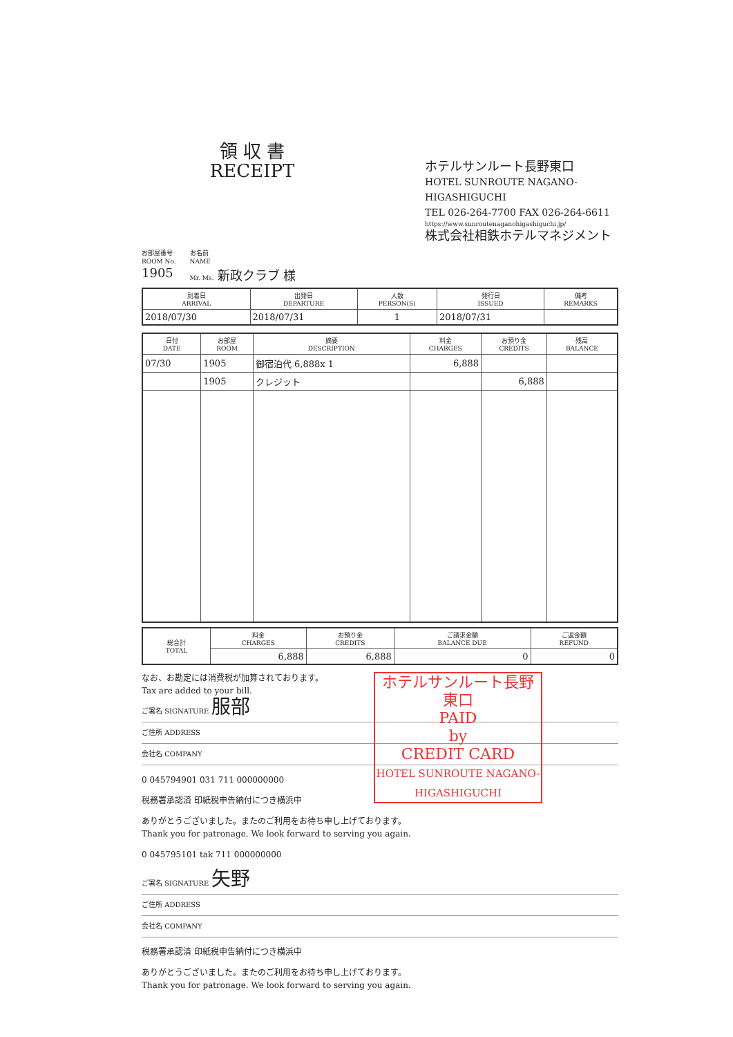領 収 書
RECEIPT
ホテルサンルート長野東口
HOTEL SUNROUTE NAGANO-HIGASHIGUCHI
TEL 026-264-7700 FAX 026-264-6611
https://www.sunroutenaganohigashiguchi.jp/
株式会社相鉄ホテルマネジメント
お部屋番号
ROOM No.
1905
お名前
NAME
Mr. Ms. 新政クラブ 様
| 到着日 ARRIVAL | 出発日 DEPARTURE | 人数 PERSON(S) | 発行日 ISSUED | 備考 REMARKS |
| --- | --- | --- | --- | --- |
| 2018/07/30 | 2018/07/31 | 1 | 2018/07/31 | |
| 日付 DATE | お部屋 ROOM | 摘要 DESCRIPTION | 料金 CHARGES | お預り金 CREDITS | 残高 BALANCE |
| --- | --- | --- | --- | --- | --- |
| 07/30 | 1905 | 御宿泊代 6,888x 1 | 6,888 | | |
| | 1905 | クレジット | | 6,888 | |
| 総合計 TOTAL | 料金 CHARGES | お預り金 CREDITS | ご請求金額 BALANCE DUE | ご返金額 REFUND |
| --- | --- | --- | --- | --- |
| | 6,888 | 6,888 | 0 | 0 |
ホテルサンルート長野東口
PAID
by
CREDIT CARD
HOTEL SUNROUTE NAGANO-HIGASHIGUCHI
なお、お勘定には消費税が加算されております。
Tax are added to your bill.
ご署名 SIGNATURE 服部
ご住所 ADDRESS
会社名 COMPANY
0 045794901 031 711 000000000
税務署承認済 印紙税申告納付につき横浜中
ありがとうございました。またのご利用をお待ち申し上げております。
Thank you for patronage. We look forward to serving you again.
0 045795101 tak 711 000000000
ご署名 SIGNATURE 矢野
ご住所 ADDRESS
会社名 COMPANY
税務署承認済 印紙税申告納付につき横浜中
ありがとうございました。またのご利用をお待ち申し上げております。
Thank you for patronage. We look forward to serving you again.